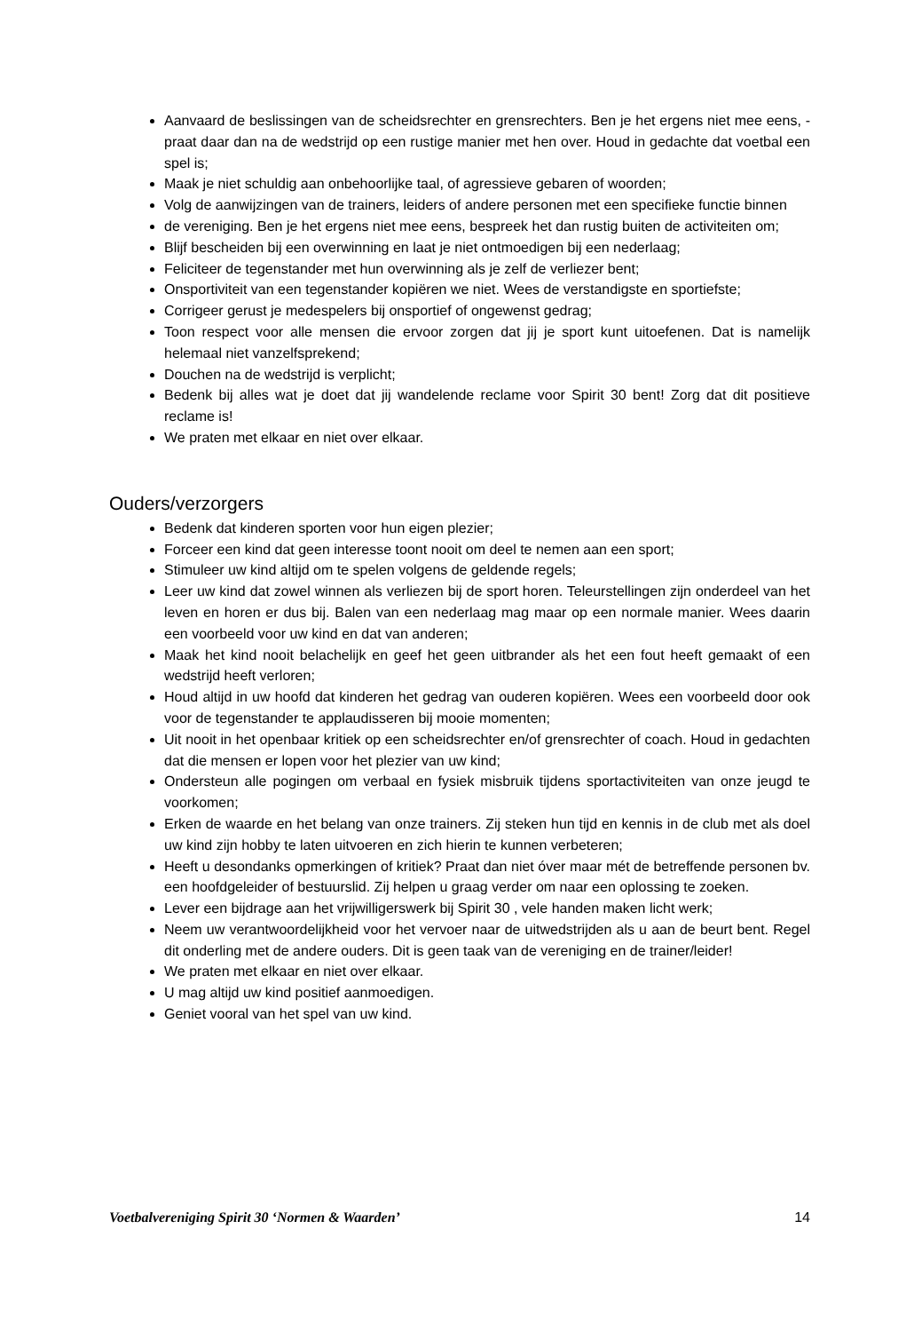Aanvaard de beslissingen van de scheidsrechter en grensrechters. Ben je het ergens niet mee eens, - praat daar dan na de wedstrijd op een rustige manier met hen over. Houd in gedachte dat voetbal een spel is;
Maak je niet schuldig aan onbehoorlijke taal, of agressieve gebaren of woorden;
Volg de aanwijzingen van de trainers, leiders of andere personen met een specifieke functie binnen
de vereniging. Ben je het ergens niet mee eens, bespreek het dan rustig buiten de activiteiten om;
Blijf bescheiden bij een overwinning en laat je niet ontmoedigen bij een nederlaag;
Feliciteer de tegenstander met hun overwinning als je zelf de verliezer bent;
Onsportiviteit van een tegenstander kopiëren we niet. Wees de verstandigste en sportiefste;
Corrigeer gerust je medespelers bij onsportief of ongewenst gedrag;
Toon respect voor alle mensen die ervoor zorgen dat jij je sport kunt uitoefenen. Dat is namelijk helemaal niet vanzelfsprekend;
Douchen na de wedstrijd is verplicht;
Bedenk bij alles wat je doet dat jij wandelende reclame voor Spirit 30 bent! Zorg dat dit positieve reclame is!
We praten met elkaar en niet over elkaar.
Ouders/verzorgers
Bedenk dat kinderen sporten voor hun eigen plezier;
Forceer een kind dat geen interesse toont nooit om deel te nemen aan een sport;
Stimuleer uw kind altijd om te spelen volgens de geldende regels;
Leer uw kind dat zowel winnen als verliezen bij de sport horen. Teleurstellingen zijn onderdeel van het leven en horen er dus bij. Balen van een nederlaag mag maar op een normale manier. Wees daarin een voorbeeld voor uw kind en dat van anderen;
Maak het kind nooit belachelijk en geef het geen uitbrander als het een fout heeft gemaakt of een wedstrijd heeft verloren;
Houd altijd in uw hoofd dat kinderen het gedrag van ouderen kopiëren. Wees een voorbeeld door ook voor de tegenstander te applaudisseren bij mooie momenten;
Uit nooit in het openbaar kritiek op een scheidsrechter en/of grensrechter of coach. Houd in gedachten dat die mensen er lopen voor het plezier van uw kind;
Ondersteun alle pogingen om verbaal en fysiek misbruik tijdens sportactiviteiten van onze jeugd te voorkomen;
Erken de waarde en het belang van onze trainers. Zij steken hun tijd en kennis in de club met als doel uw kind zijn hobby te laten uitvoeren en zich hierin te kunnen verbeteren;
Heeft u desondanks opmerkingen of kritiek? Praat dan niet óver maar mét de betreffende personen bv. een hoofdgeleider of bestuurslid. Zij helpen u graag verder om naar een oplossing te zoeken.
Lever een bijdrage aan het vrijwilligerswerk bij Spirit 30 , vele handen maken licht werk;
Neem uw verantwoordelijkheid voor het vervoer naar de uitwedstrijden als u aan de beurt bent. Regel dit onderling met de andere ouders. Dit is geen taak van de vereniging en de trainer/leider!
We praten met elkaar en niet over elkaar.
U mag altijd uw kind positief aanmoedigen.
Geniet vooral van het spel van uw kind.
Voetbalvereniging Spirit 30 ‘Normen & Waarden’ 14